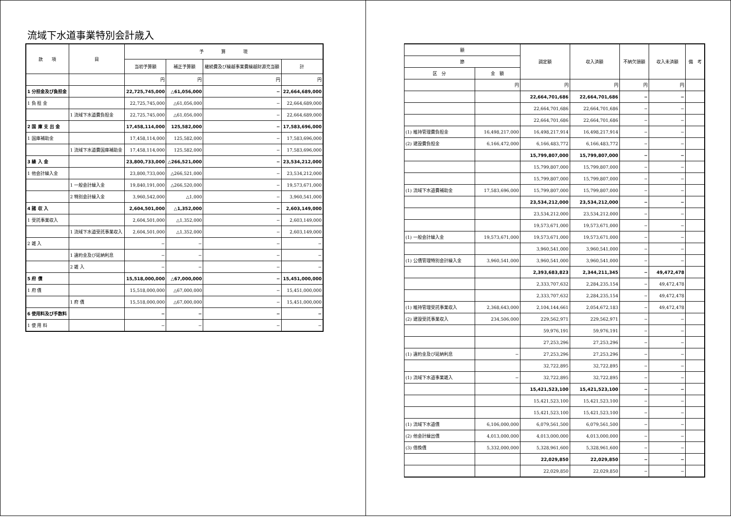流域下水道事業特別会計歳入
| 款 項 | 目 | 予 算 現 | | | |
| --- | --- | --- | --- | --- | --- |
| | | 当初予算額 | 補正予算額 | 継続費及び繰越事業費繰越財源充当額 | 計 |
| | | 円 | 円 | 円 | 円 |
| 1 分担金及び負担金 | | 22,725,745,000 | △61,056,000 | − | 22,664,689,000 |
| 1 負 担 金 | | 22,725,745,000 | △61,056,000 | − | 22,664,689,000 |
| | 1 流域下水道費負担金 | 22,725,745,000 | △61,056,000 | − | 22,664,689,000 |
| 2 国 庫 支 出 金 | | 17,458,114,000 | 125,582,000 | − | 17,583,696,000 |
| 1 国庫補助金 | | 17,458,114,000 | 125,582,000 | − | 17,583,696,000 |
| | 1 流域下水道費国庫補助金 | 17,458,114,000 | 125,582,000 | − | 17,583,696,000 |
| 3 繰 入 金 | | 23,800,733,000 | △266,521,000 | − | 23,534,212,000 |
| 1 他会計繰入金 | | 23,800,733,000 | △266,521,000 | − | 23,534,212,000 |
| | 1 一般会計繰入金 | 19,840,191,000 | △266,520,000 | − | 19,573,671,000 |
| | 2 特別会計繰入金 | 3,960,542,000 | △1,000 | − | 3,960,541,000 |
| 4 諸 収 入 | | 2,604,501,000 | △1,352,000 | − | 2,603,149,000 |
| 1 受託事業収入 | | 2,604,501,000 | △1,352,000 | − | 2,603,149,000 |
| | 1 流域下水道受託事業収入 | 2,604,501,000 | △1,352,000 | − | 2,603,149,000 |
| 2 雑 入 | | − | − | − | − |
| | 1 違約金及び延納利息 | − | − | − | − |
| | 2 雑 入 | − | − | − | − |
| 5 府 債 | | 15,518,000,000 | △67,000,000 | − | 15,451,000,000 |
| 1 府 債 | | 15,518,000,000 | △67,000,000 | − | 15,451,000,000 |
| | 1 府 債 | 15,518,000,000 | △67,000,000 | − | 15,451,000,000 |
| 6 使用料及び手数料 | | − | − | − | − |
| 1 使 用 料 | | − | − | − | − |
| 額 | | 調定額 | 収入済額 | 不納欠損額 | 収入未済額 | 備 考 |
| --- | --- | --- | --- | --- | --- | --- |
| 節 | | | | | | |
| 区 分 | 金 額 | | | | | |
| | 円 | 円 | 円 | 円 | 円 | |
| | | 22,664,701,686 | 22,664,701,686 | − | − | |
| | | 22,664,701,686 | 22,664,701,686 | − | − | |
| | | 22,664,701,686 | 22,664,701,686 | − | − | |
| (1) 維持管理費負担金 | 16,498,217,000 | 16,498,217,914 | 16,498,217,914 | − | − | |
| (2) 建設費負担金 | 6,166,472,000 | 6,166,483,772 | 6,166,483,772 | − | − | |
| | | 15,799,807,000 | 15,799,807,000 | − | − | |
| | | 15,799,807,000 | 15,799,807,000 | − | − | |
| | | 15,799,807,000 | 15,799,807,000 | − | − | |
| (1) 流域下水道費補助金 | 17,583,696,000 | 15,799,807,000 | 15,799,807,000 | − | − | |
| | | 23,534,212,000 | 23,534,212,000 | − | − | |
| | | 23,534,212,000 | 23,534,212,000 | − | − | |
| | | 19,573,671,000 | 19,573,671,000 | − | − | |
| (1) 一般会計繰入金 | 19,573,671,000 | 19,573,671,000 | 19,573,671,000 | − | − | |
| | | 3,960,541,000 | 3,960,541,000 | − | − | |
| (1) 公債管理特別会計繰入金 | 3,960,541,000 | 3,960,541,000 | 3,960,541,000 | − | − | |
| | | 2,393,683,823 | 2,344,211,345 | − | 49,472,478 | |
| | | 2,333,707,632 | 2,284,235,154 | − | 49,472,478 | |
| | | 2,333,707,632 | 2,284,235,154 | − | 49,472,478 | |
| (1) 維持管理受託事業収入 | 2,368,643,000 | 2,104,144,661 | 2,054,672,183 | − | 49,472,478 | |
| (2) 建設受託事業収入 | 234,506,000 | 229,562,971 | 229,562,971 | − | − | |
| | | 59,976,191 | 59,976,191 | − | − | |
| | | 27,253,296 | 27,253,296 | − | − | |
| (1) 違約金及び延納利息 | − | 27,253,296 | 27,253,296 | − | − | |
| | | 32,722,895 | 32,722,895 | − | − | |
| (1) 流域下水道事業雑入 | − | 32,722,895 | 32,722,895 | − | − | |
| | | 15,421,523,100 | 15,421,523,100 | − | − | |
| | | 15,421,523,100 | 15,421,523,100 | − | − | |
| | | 15,421,523,100 | 15,421,523,100 | − | − | |
| (1) 流域下水道債 | 6,106,000,000 | 6,079,561,500 | 6,079,561,500 | − | − | |
| (2) 他会計繰出債 | 4,013,000,000 | 4,013,000,000 | 4,013,000,000 | − | − | |
| (3) 借換債 | 5,332,000,000 | 5,328,961,600 | 5,328,961,600 | − | − | |
| | | 22,029,850 | 22,029,850 | − | − | |
| | | 22,029,850 | 22,029,850 | − | − | |